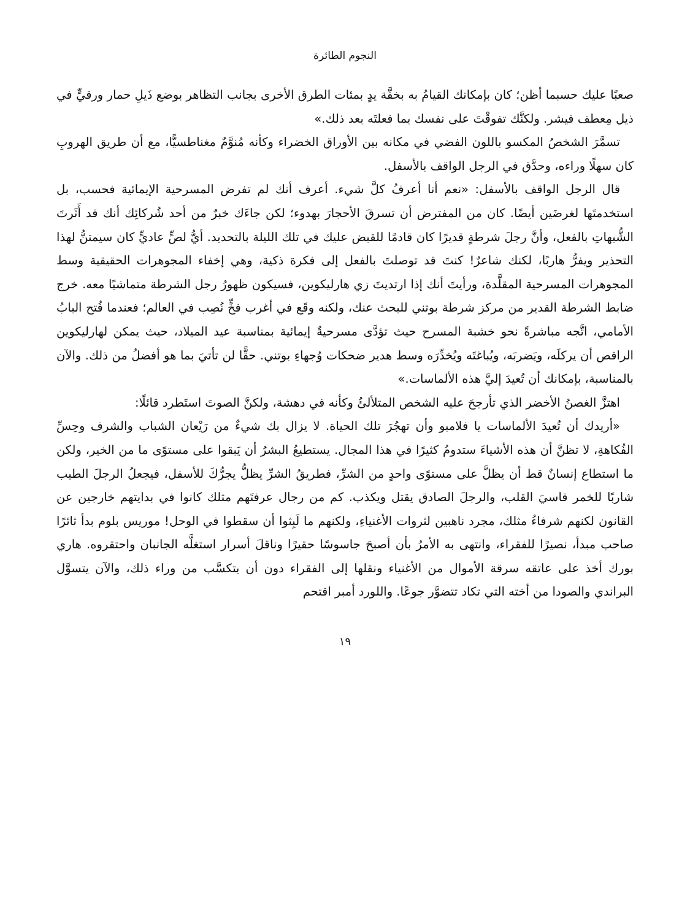النجوم الطائرة
صعبًا عليك حسبما أظن؛ كان بإمكانك القيامُ به بخفَّة يدٍ بمئات الطرق الأخرى بجانب التظاهر بوضع ذَيلِ حمار ورقيٍّ في ذيل مِعطف فيشر. ولكنَّك تفوقْتَ على نفسك بما فعلتَه بعد ذلك.»
تسمَّرَ الشخصُ المكسو باللون الفضي في مكانه بين الأوراق الخضراء وكأنه مُنوَّمٌ مغناطسيًّا، مع أن طريق الهروبِ كان سهلًا وراءه، وحدَّق في الرجل الواقف بالأسفل.
قال الرجل الواقف بالأسفل: «نعم أنا أعرفُ كلَّ شيء. أعرف أنك لم تفرض المسرحية الإيمائية فحسب، بل استخدمتَها لغرضَين أيضًا. كان من المفترض أن تسرقَ الأحجارَ بهدوء؛ لكن جاءَك خبرٌ من أحد شُركائِك أنك قد أَثَرتَ الشُّبهاتِ بالفعل، وأنَّ رجلَ شرطةٍ قديرًا كان قادمًا للقبض عليك في تلك الليلة بالتحديد. أيُّ لصٍّ عاديٍّ كان سيمتنُّ لهذا التحذير ويفرُّ هاربًا، لكنك شاعرٌ! كنتَ قد توصلتَ بالفعل إلى فكرة ذكية، وهي إخفاء المجوهرات الحقيقية وسط المجوهرات المسرحية المقلَّدة، ورأيتَ أنك إذا ارتديتَ زي هارليكوين، فسيكون ظهورُ رجل الشرطة متماشيًا معه. خرج ضابط الشرطة القدير من مركز شرطة بوتني للبحث عنك، ولكنه وقَع في أغرب فخٍّ نُصِب في العالم؛ فعندما فُتح البابُ الأمامي، اتَّجه مباشرةً نحو خشبة المسرح حيث تؤدَّى مسرحيةٌ إيمائية بمناسبة عيد الميلاد، حيث يمكن لهارليكوين الراقص أن يركلَه، ويَضربَه، ويُباغتَه ويُخدِّرَه وسط هدير ضحكات وُجهاءِ بوتني. حقًّا لن تأتيَ بما هو أفضلُ من ذلك. والآن بالمناسبة، بإمكانك أن تُعيدَ إليَّ هذه الألماسات.»
اهتزَّ الغصنُ الأخضر الذي تأرجحَ عليه الشخص المتلألئُ وكأنه في دهشة، ولكنَّ الصوتَ استَطرد قائلًا:
«أريدك أن تُعيدَ الألماسات يا فلامبو وأن تهجُرَ تلك الحياة. لا يزال بك شيءٌ من رَيْعان الشباب والشرف وحِسِّ الفُكاهةِ، لا تظنَّ أن هذه الأشياءَ ستدومُ كثيرًا في هذا المجال. يستطيعُ البشرُ أن يَبقوا على مستوًى ما من الخير، ولكن ما استطاع إنسانٌ قط أن يظلَّ على مستوًى واحدٍ من الشرِّ، فطريقُ الشرِّ يظلُّ يجرُّكَ للأسفل، فيجعلُ الرجلَ الطيب شاربًا للخمر قاسيَ القلب، والرجلَ الصادق يقتل ويكذب. كم من رجال عرفتَهم مثلك كانوا في بدايتهم خارجين عن القانون لكنهم شرفاءُ مثلك، مجرد ناهبين لثروات الأغنياءِ، ولكنهم ما لَبِثوا أن سقطوا في الوحل! موريس بلوم بدأ ثائرًا صاحب مبدأ، نصيرًا للفقراء، وانتهى به الأمرُ بأن أصبحَ جاسوسًا حقيرًا وناقلَ أسرار استغلَّه الجانبان واحتقروه. هاري بورك أخذ على عاتقه سرقة الأموال من الأغنياء ونقلها إلى الفقراء دون أن يتكسَّب من وراء ذلك، والآن يتسوَّل البراندي والصودا من أخته التي تكاد تتضوَّر جوعًا. واللورد أمبر اقتحم
١٩